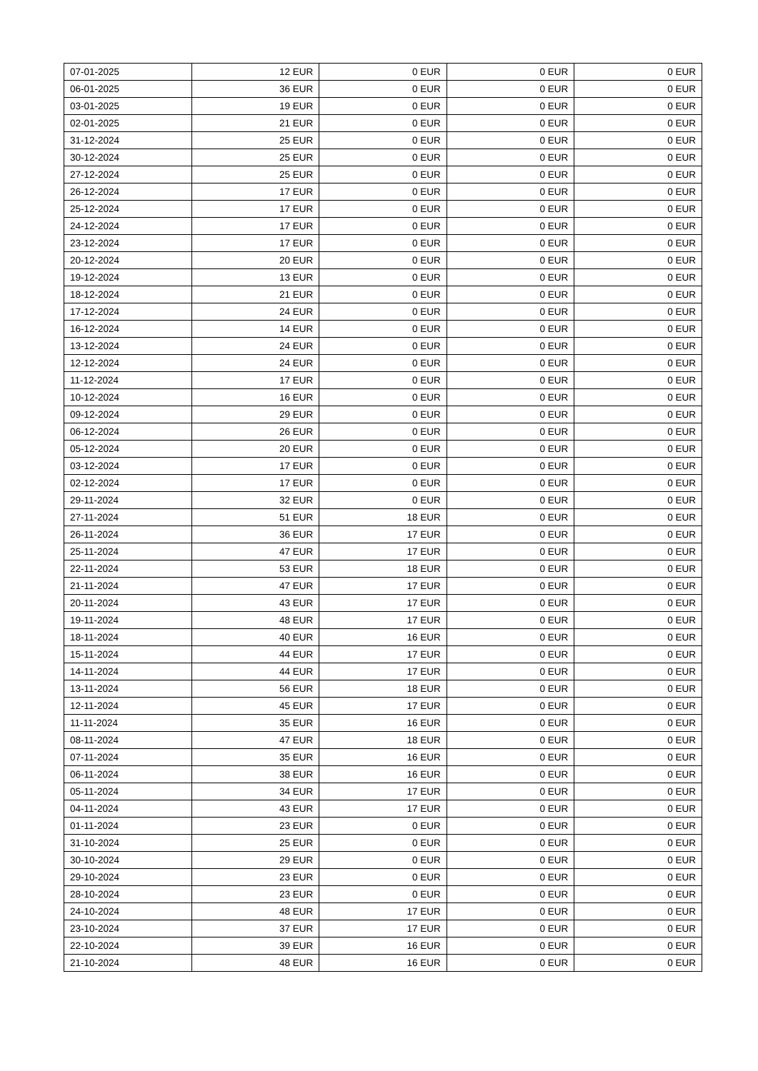| 07-01-2025 | 12 EUR | 0 EUR | 0 EUR | 0 EUR |
| 06-01-2025 | 36 EUR | 0 EUR | 0 EUR | 0 EUR |
| 03-01-2025 | 19 EUR | 0 EUR | 0 EUR | 0 EUR |
| 02-01-2025 | 21 EUR | 0 EUR | 0 EUR | 0 EUR |
| 31-12-2024 | 25 EUR | 0 EUR | 0 EUR | 0 EUR |
| 30-12-2024 | 25 EUR | 0 EUR | 0 EUR | 0 EUR |
| 27-12-2024 | 25 EUR | 0 EUR | 0 EUR | 0 EUR |
| 26-12-2024 | 17 EUR | 0 EUR | 0 EUR | 0 EUR |
| 25-12-2024 | 17 EUR | 0 EUR | 0 EUR | 0 EUR |
| 24-12-2024 | 17 EUR | 0 EUR | 0 EUR | 0 EUR |
| 23-12-2024 | 17 EUR | 0 EUR | 0 EUR | 0 EUR |
| 20-12-2024 | 20 EUR | 0 EUR | 0 EUR | 0 EUR |
| 19-12-2024 | 13 EUR | 0 EUR | 0 EUR | 0 EUR |
| 18-12-2024 | 21 EUR | 0 EUR | 0 EUR | 0 EUR |
| 17-12-2024 | 24 EUR | 0 EUR | 0 EUR | 0 EUR |
| 16-12-2024 | 14 EUR | 0 EUR | 0 EUR | 0 EUR |
| 13-12-2024 | 24 EUR | 0 EUR | 0 EUR | 0 EUR |
| 12-12-2024 | 24 EUR | 0 EUR | 0 EUR | 0 EUR |
| 11-12-2024 | 17 EUR | 0 EUR | 0 EUR | 0 EUR |
| 10-12-2024 | 16 EUR | 0 EUR | 0 EUR | 0 EUR |
| 09-12-2024 | 29 EUR | 0 EUR | 0 EUR | 0 EUR |
| 06-12-2024 | 26 EUR | 0 EUR | 0 EUR | 0 EUR |
| 05-12-2024 | 20 EUR | 0 EUR | 0 EUR | 0 EUR |
| 03-12-2024 | 17 EUR | 0 EUR | 0 EUR | 0 EUR |
| 02-12-2024 | 17 EUR | 0 EUR | 0 EUR | 0 EUR |
| 29-11-2024 | 32 EUR | 0 EUR | 0 EUR | 0 EUR |
| 27-11-2024 | 51 EUR | 18 EUR | 0 EUR | 0 EUR |
| 26-11-2024 | 36 EUR | 17 EUR | 0 EUR | 0 EUR |
| 25-11-2024 | 47 EUR | 17 EUR | 0 EUR | 0 EUR |
| 22-11-2024 | 53 EUR | 18 EUR | 0 EUR | 0 EUR |
| 21-11-2024 | 47 EUR | 17 EUR | 0 EUR | 0 EUR |
| 20-11-2024 | 43 EUR | 17 EUR | 0 EUR | 0 EUR |
| 19-11-2024 | 48 EUR | 17 EUR | 0 EUR | 0 EUR |
| 18-11-2024 | 40 EUR | 16 EUR | 0 EUR | 0 EUR |
| 15-11-2024 | 44 EUR | 17 EUR | 0 EUR | 0 EUR |
| 14-11-2024 | 44 EUR | 17 EUR | 0 EUR | 0 EUR |
| 13-11-2024 | 56 EUR | 18 EUR | 0 EUR | 0 EUR |
| 12-11-2024 | 45 EUR | 17 EUR | 0 EUR | 0 EUR |
| 11-11-2024 | 35 EUR | 16 EUR | 0 EUR | 0 EUR |
| 08-11-2024 | 47 EUR | 18 EUR | 0 EUR | 0 EUR |
| 07-11-2024 | 35 EUR | 16 EUR | 0 EUR | 0 EUR |
| 06-11-2024 | 38 EUR | 16 EUR | 0 EUR | 0 EUR |
| 05-11-2024 | 34 EUR | 17 EUR | 0 EUR | 0 EUR |
| 04-11-2024 | 43 EUR | 17 EUR | 0 EUR | 0 EUR |
| 01-11-2024 | 23 EUR | 0 EUR | 0 EUR | 0 EUR |
| 31-10-2024 | 25 EUR | 0 EUR | 0 EUR | 0 EUR |
| 30-10-2024 | 29 EUR | 0 EUR | 0 EUR | 0 EUR |
| 29-10-2024 | 23 EUR | 0 EUR | 0 EUR | 0 EUR |
| 28-10-2024 | 23 EUR | 0 EUR | 0 EUR | 0 EUR |
| 24-10-2024 | 48 EUR | 17 EUR | 0 EUR | 0 EUR |
| 23-10-2024 | 37 EUR | 17 EUR | 0 EUR | 0 EUR |
| 22-10-2024 | 39 EUR | 16 EUR | 0 EUR | 0 EUR |
| 21-10-2024 | 48 EUR | 16 EUR | 0 EUR | 0 EUR |